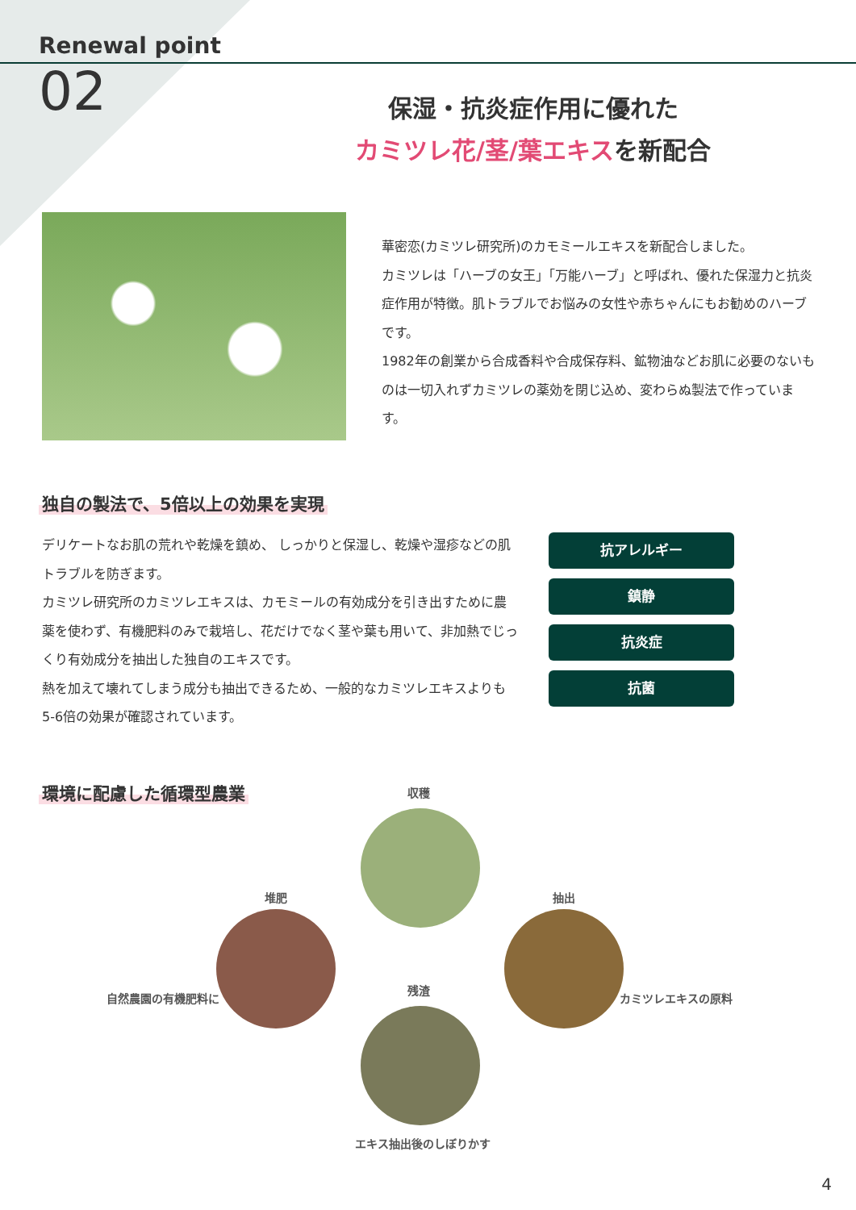Renewal point
02
保湿・抗炎症作用に優れた
カミツレ花/茎/葉エキスを新配合
華密恋(カミツレ研究所)のカモミールエキスを新配合しました。
カミツレは「ハーブの女王」「万能ハーブ」と呼ばれ、優れた保湿力と抗炎症作用が特徴。肌トラブルでお悩みの女性や赤ちゃんにもお勧めのハーブです。
1982年の創業から合成香料や合成保存料、鉱物油などお肌に必要のないものは一切入れずカミツレの薬効を閉じ込め、変わらぬ製法で作っています。
独自の製法で、5倍以上の効果を実現
デリケートなお肌の荒れや乾燥を鎮め、 しっかりと保湿し、乾燥や湿疹などの肌トラブルを防ぎます。
カミツレ研究所のカミツレエキスは、カモミールの有効成分を引き出すために農薬を使わず、有機肥料のみで栽培し、花だけでなく茎や葉も用いて、非加熱でじっくり有効成分を抽出した独自のエキスです。
熱を加えて壊れてしまう成分も抽出できるため、一般的なカミツレエキスよりも5-6倍の効果が確認されています。
抗アレルギー
鎮静
抗炎症
抗菌
環境に配慮した循環型農業
収穫
堆肥 抽出
自然農園の有機肥料に
残渣
カミツレエキスの原料
エキス抽出後のしぼりかす
4